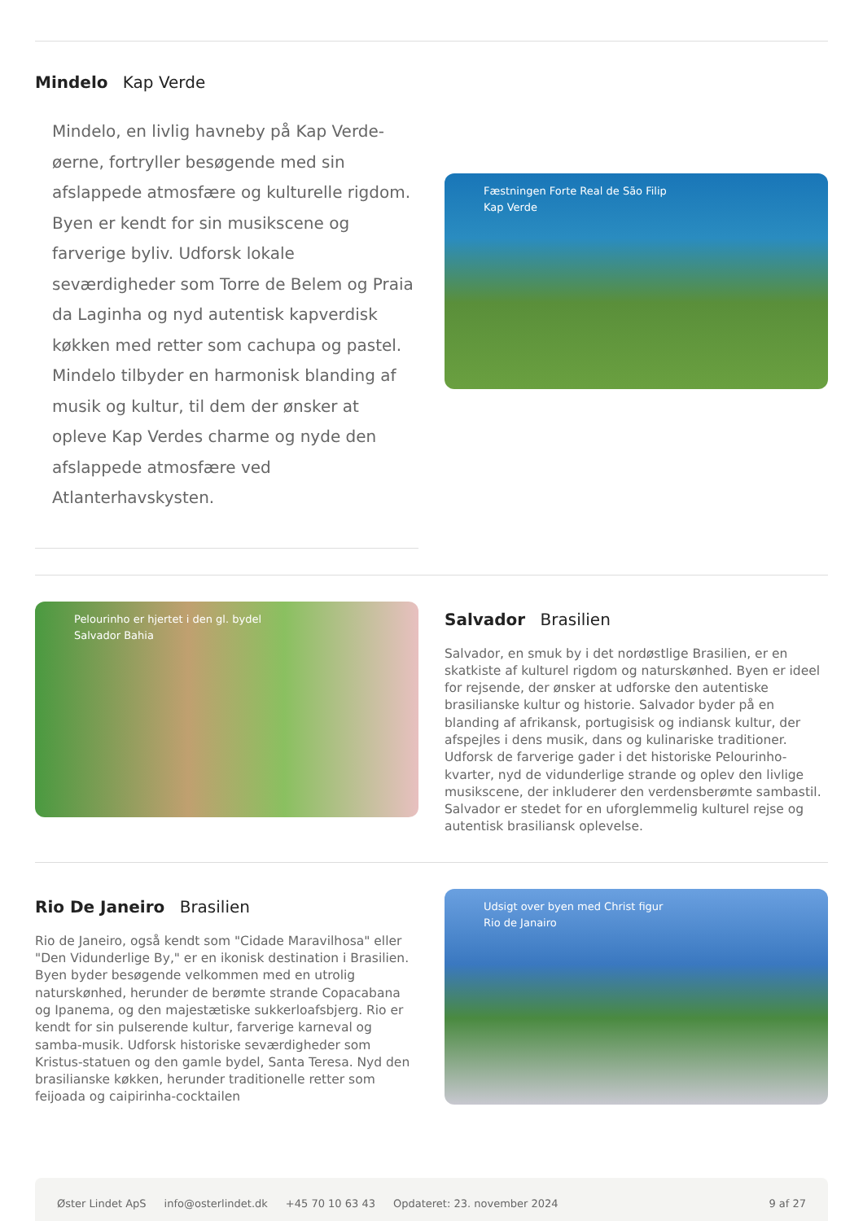Mindelo Kap Verde
Mindelo, en livlig havneby på Kap Verde-øerne, fortryller besøgende med sin afslappede atmosfære og kulturelle rigdom. Byen er kendt for sin musikscene og farverige byliv. Udforsk lokale seværdigheder som Torre de Belem og Praia da Laginha og nyd autentisk kapverdisk køkken med retter som cachupa og pastel. Mindelo tilbyder en harmonisk blanding af musik og kultur, til dem der ønsker at opleve Kap Verdes charme og nyde den afslappede atmosfære ved Atlanterhavskysten.
Fæstningen Forte Real de São Filip
Kap Verde
Pelourinho er hjertet i den gl. bydel
Salvador Bahia
Salvador Brasilien
Salvador, en smuk by i det nordøstlige Brasilien, er en skatkiste af kulturel rigdom og naturskønhed. Byen er ideel for rejsende, der ønsker at udforske den autentiske brasilianske kultur og historie. Salvador byder på en blanding af afrikansk, portugisisk og indiansk kultur, der afspejles i dens musik, dans og kulinariske traditioner. Udforsk de farverige gader i det historiske Pelourinho-kvarter, nyd de vidunderlige strande og oplev den livlige musikscene, der inkluderer den verdensberømte sambastil. Salvador er stedet for en uforglemmelig kulturel rejse og autentisk brasiliansk oplevelse.
Rio De Janeiro Brasilien
Rio de Janeiro, også kendt som "Cidade Maravilhosa" eller "Den Vidunderlige By," er en ikonisk destination i Brasilien. Byen byder besøgende velkommen med en utrolig naturskønhed, herunder de berømte strande Copacabana og Ipanema, og den majestætiske sukkerloafsbjerg. Rio er kendt for sin pulserende kultur, farverige karneval og samba-musik. Udforsk historiske seværdigheder som Kristus-statuen og den gamle bydel, Santa Teresa. Nyd den brasilianske køkken, herunder traditionelle retter som feijoada og caipirinha-cocktailen
Udsigt over byen med Christ figur
Rio de Janairo
Øster Lindet ApS info@osterlindet.dk +45 70 10 63 43 Opdateret: 23. november 2024 9 af 27